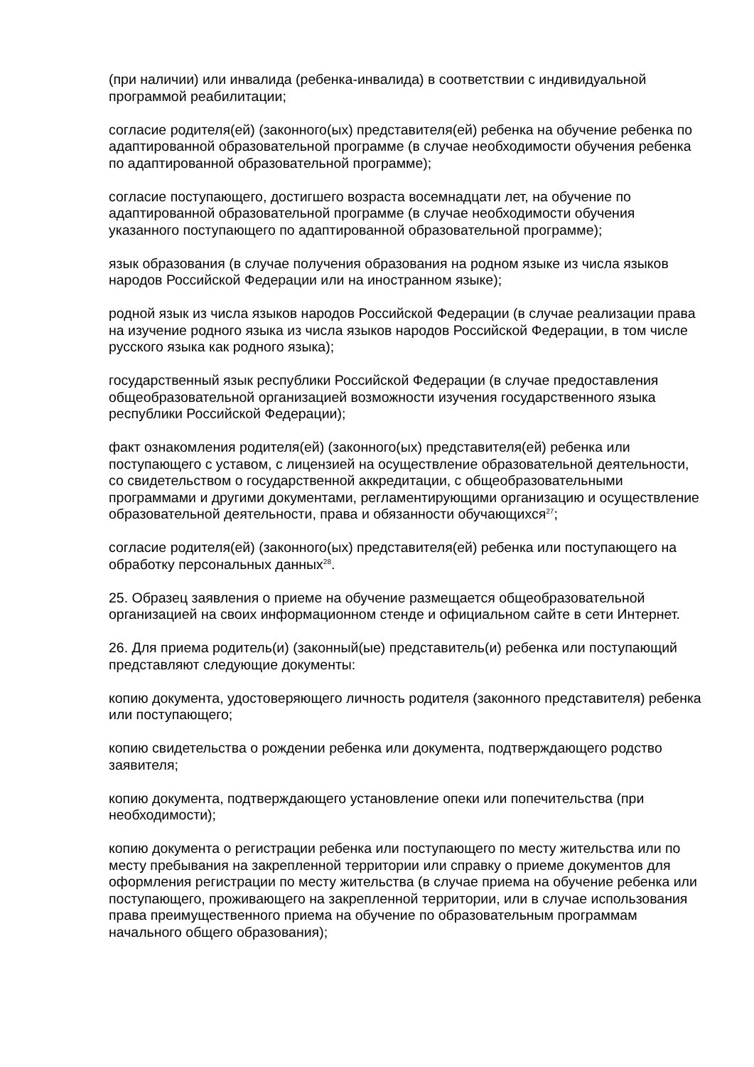(при наличии) или инвалида (ребенка-инвалида) в соответствии с индивидуальной программой реабилитации;
согласие родителя(ей) (законного(ых) представителя(ей) ребенка на обучение ребенка по адаптированной образовательной программе (в случае необходимости обучения ребенка по адаптированной образовательной программе);
согласие поступающего, достигшего возраста восемнадцати лет, на обучение по адаптированной образовательной программе (в случае необходимости обучения указанного поступающего по адаптированной образовательной программе);
язык образования (в случае получения образования на родном языке из числа языков народов Российской Федерации или на иностранном языке);
родной язык из числа языков народов Российской Федерации (в случае реализации права на изучение родного языка из числа языков народов Российской Федерации, в том числе русского языка как родного языка);
государственный язык республики Российской Федерации (в случае предоставления общеобразовательной организацией возможности изучения государственного языка республики Российской Федерации);
факт ознакомления родителя(ей) (законного(ых) представителя(ей) ребенка или поступающего с уставом, с лицензией на осуществление образовательной деятельности, со свидетельством о государственной аккредитации, с общеобразовательными программами и другими документами, регламентирующими организацию и осуществление образовательной деятельности, права и обязанности обучающихся<sup>27</sup>;
согласие родителя(ей) (законного(ых) представителя(ей) ребенка или поступающего на обработку персональных данных<sup>28</sup>.
25. Образец заявления о приеме на обучение размещается общеобразовательной организацией на своих информационном стенде и официальном сайте в сети Интернет.
26. Для приема родитель(и) (законный(ые) представитель(и) ребенка или поступающий представляют следующие документы:
копию документа, удостоверяющего личность родителя (законного представителя) ребенка или поступающего;
копию свидетельства о рождении ребенка или документа, подтверждающего родство заявителя;
копию документа, подтверждающего установление опеки или попечительства (при необходимости);
копию документа о регистрации ребенка или поступающего по месту жительства или по месту пребывания на закрепленной территории или справку о приеме документов для оформления регистрации по месту жительства (в случае приема на обучение ребенка или поступающего, проживающего на закрепленной территории, или в случае использования права преимущественного приема на обучение по образовательным программам начального общего образования);